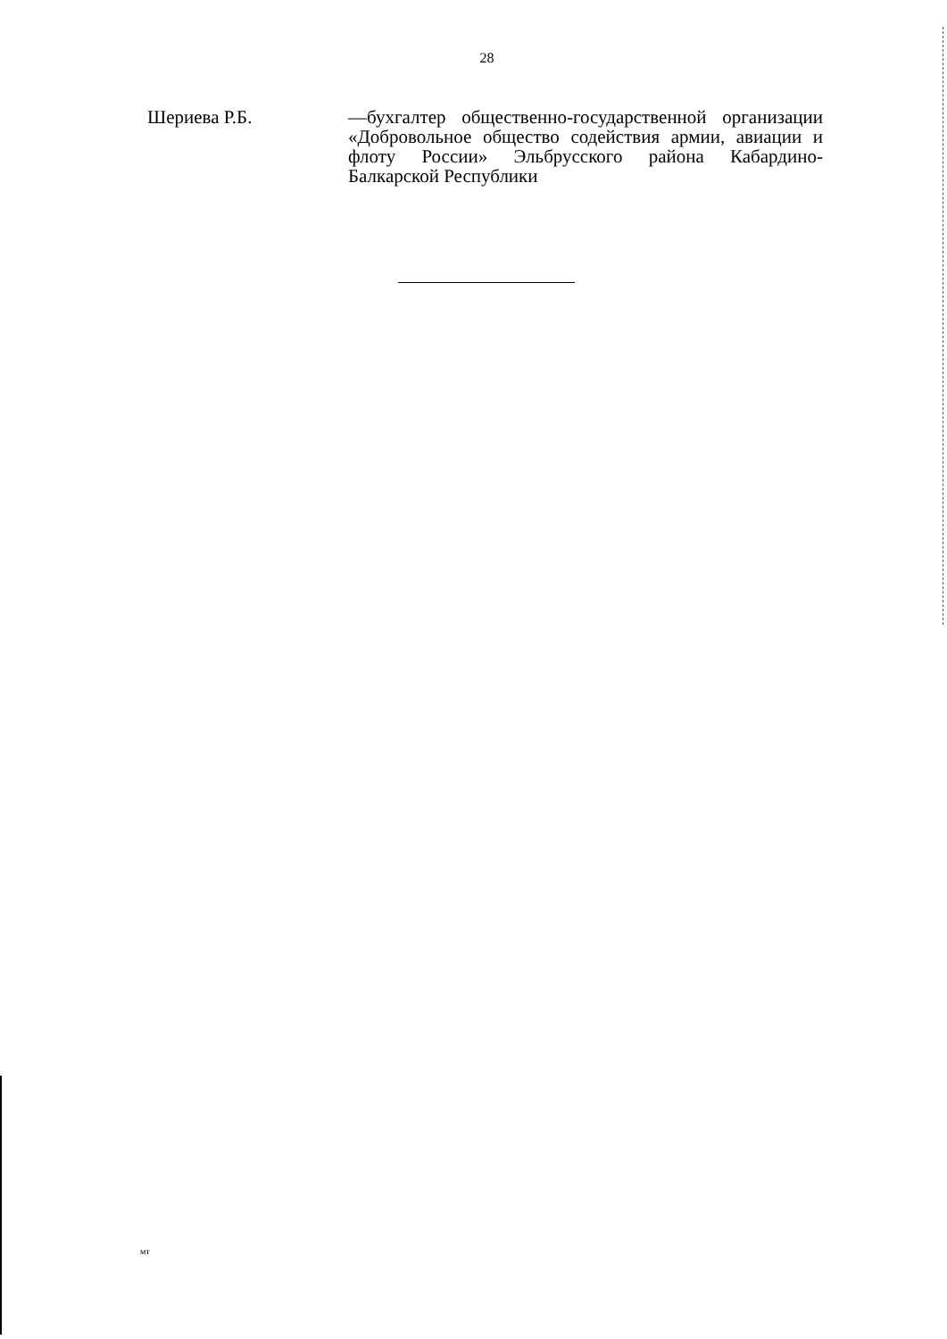28
Шериева Р.Б. —бухгалтер общественно-государственной организации «Добровольное общество содействия армии, авиации и флоту России» Эльбрусского района Кабардино-Балкарской Республики
мт